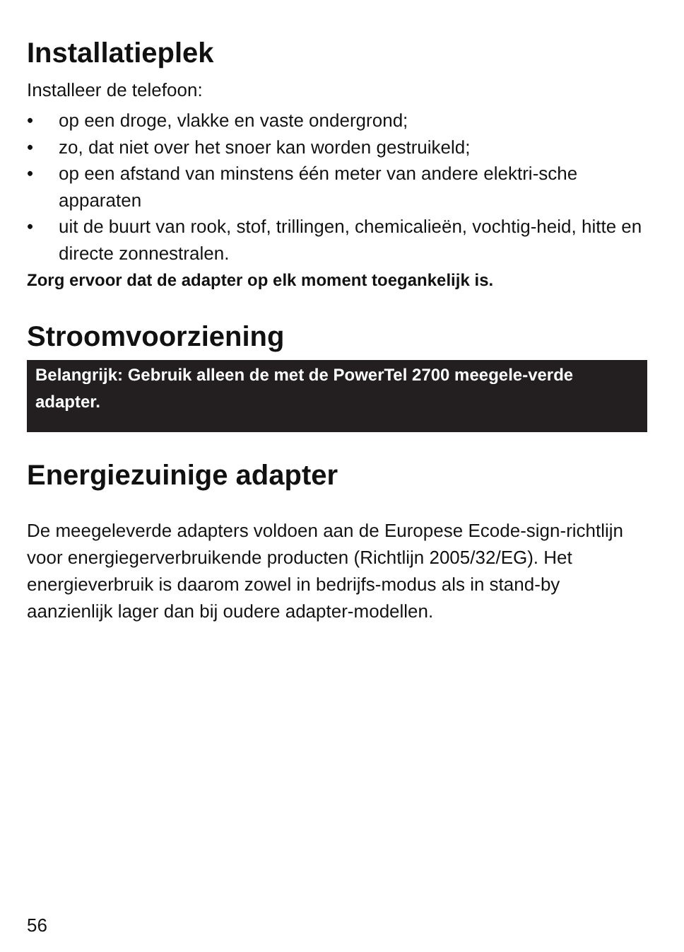Installatieplek
Installeer de telefoon:
• op een droge, vlakke en vaste ondergrond;
• zo, dat niet over het snoer kan worden gestruikeld;
• op een afstand van minstens één meter van andere elektri-sche apparaten
• uit de buurt van rook, stof, trillingen, chemicalieën, vochtig-heid, hitte en directe zonnestralen.
Zorg ervoor dat de adapter op elk moment toegankelijk is.
Stroomvoorziening
Belangrijk: Gebruik alleen de met de PowerTel 2700 meegele-verde adapter.
Energiezuinige adapter
De meegeleverde adapters voldoen aan de Europese Ecode-sign-richtlijn voor energiegerverbruikende producten (Richtlijn 2005/32/EG). Het energieverbruik is daarom zowel in bedrijfs-modus als in stand-by aanzienlijk lager dan bij oudere adapter-modellen.
56